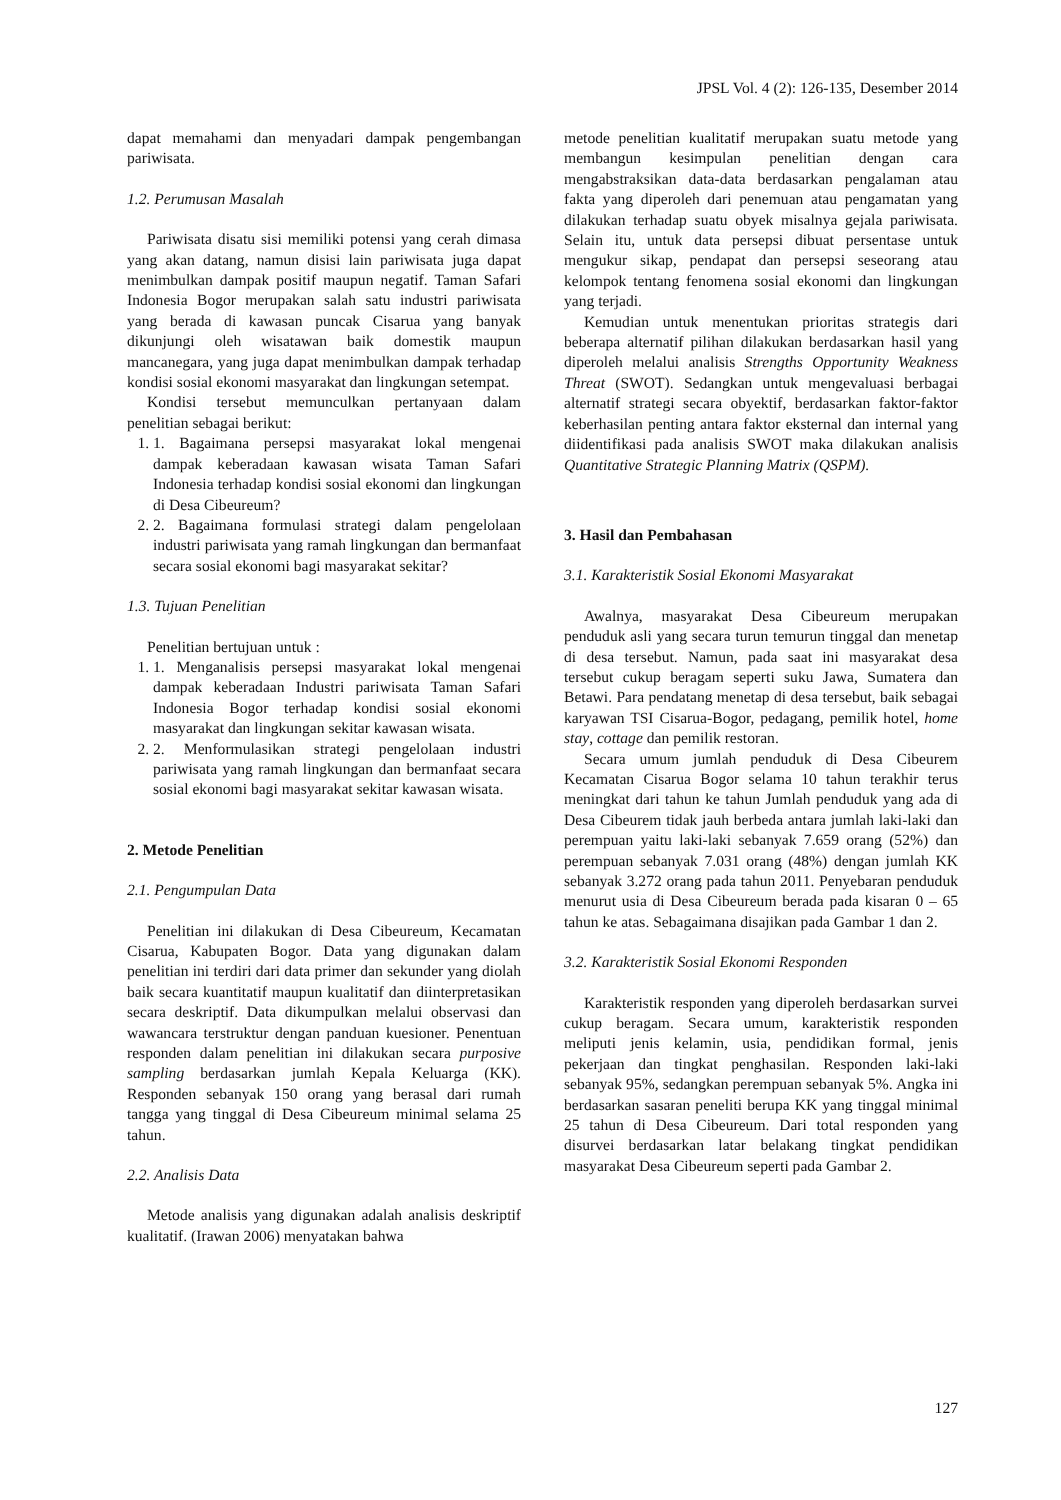JPSL Vol. 4 (2): 126-135, Desember 2014
dapat memahami dan menyadari dampak pengembangan pariwisata.
1.2. Perumusan Masalah
Pariwisata disatu sisi memiliki potensi yang cerah dimasa yang akan datang, namun disisi lain pariwisata juga dapat menimbulkan dampak positif maupun negatif. Taman Safari Indonesia Bogor merupakan salah satu industri pariwisata yang berada di kawasan puncak Cisarua yang banyak dikunjungi oleh wisatawan baik domestik maupun mancanegara, yang juga dapat menimbulkan dampak terhadap kondisi sosial ekonomi masyarakat dan lingkungan setempat.
Kondisi tersebut memunculkan pertanyaan dalam penelitian sebagai berikut:
1. 1. Bagaimana persepsi masyarakat lokal mengenai dampak keberadaan kawasan wisata Taman Safari Indonesia terhadap kondisi sosial ekonomi dan lingkungan di Desa Cibeureum?
2. 2. Bagaimana formulasi strategi dalam pengelolaan industri pariwisata yang ramah lingkungan dan bermanfaat secara sosial ekonomi bagi masyarakat sekitar?
1.3. Tujuan Penelitian
Penelitian bertujuan untuk :
1. 1. Menganalisis persepsi masyarakat lokal mengenai dampak keberadaan Industri pariwisata Taman Safari Indonesia Bogor terhadap kondisi sosial ekonomi masyarakat dan lingkungan sekitar kawasan wisata.
2. 2. Menformulasikan strategi pengelolaan industri pariwisata yang ramah lingkungan dan bermanfaat secara sosial ekonomi bagi masyarakat sekitar kawasan wisata.
2. Metode Penelitian
2.1. Pengumpulan Data
Penelitian ini dilakukan di Desa Cibeureum, Kecamatan Cisarua, Kabupaten Bogor. Data yang digunakan dalam penelitian ini terdiri dari data primer dan sekunder yang diolah baik secara kuantitatif maupun kualitatif dan diinterpretasikan secara deskriptif. Data dikumpulkan melalui observasi dan wawancara terstruktur dengan panduan kuesioner. Penentuan responden dalam penelitian ini dilakukan secara purposive sampling berdasarkan jumlah Kepala Keluarga (KK). Responden sebanyak 150 orang yang berasal dari rumah tangga yang tinggal di Desa Cibeureum minimal selama 25 tahun.
2.2. Analisis Data
Metode analisis yang digunakan adalah analisis deskriptif kualitatif. (Irawan 2006) menyatakan bahwa
metode penelitian kualitatif merupakan suatu metode yang membangun kesimpulan penelitian dengan cara mengabstraksikan data-data berdasarkan pengalaman atau fakta yang diperoleh dari penemuan atau pengamatan yang dilakukan terhadap suatu obyek misalnya gejala pariwisata. Selain itu, untuk data persepsi dibuat persentase untuk mengukur sikap, pendapat dan persepsi seseorang atau kelompok tentang fenomena sosial ekonomi dan lingkungan yang terjadi.
Kemudian untuk menentukan prioritas strategis dari beberapa alternatif pilihan dilakukan berdasarkan hasil yang diperoleh melalui analisis Strengths Opportunity Weakness Threat (SWOT). Sedangkan untuk mengevaluasi berbagai alternatif strategi secara obyektif, berdasarkan faktor-faktor keberhasilan penting antara faktor eksternal dan internal yang diidentifikasi pada analisis SWOT maka dilakukan analisis Quantitative Strategic Planning Matrix (QSPM).
3. Hasil dan Pembahasan
3.1. Karakteristik Sosial Ekonomi Masyarakat
Awalnya, masyarakat Desa Cibeureum merupakan penduduk asli yang secara turun temurun tinggal dan menetap di desa tersebut. Namun, pada saat ini masyarakat desa tersebut cukup beragam seperti suku Jawa, Sumatera dan Betawi. Para pendatang menetap di desa tersebut, baik sebagai karyawan TSI Cisarua-Bogor, pedagang, pemilik hotel, home stay, cottage dan pemilik restoran.
Secara umum jumlah penduduk di Desa Cibeurem Kecamatan Cisarua Bogor selama 10 tahun terakhir terus meningkat dari tahun ke tahun Jumlah penduduk yang ada di Desa Cibeurem tidak jauh berbeda antara jumlah laki-laki dan perempuan yaitu laki-laki sebanyak 7.659 orang (52%) dan perempuan sebanyak 7.031 orang (48%) dengan jumlah KK sebanyak 3.272 orang pada tahun 2011. Penyebaran penduduk menurut usia di Desa Cibeureum berada pada kisaran 0 – 65 tahun ke atas. Sebagaimana disajikan pada Gambar 1 dan 2.
3.2. Karakteristik Sosial Ekonomi Responden
Karakteristik responden yang diperoleh berdasarkan survei cukup beragam. Secara umum, karakteristik responden meliputi jenis kelamin, usia, pendidikan formal, jenis pekerjaan dan tingkat penghasilan. Responden laki-laki sebanyak 95%, sedangkan perempuan sebanyak 5%. Angka ini berdasarkan sasaran peneliti berupa KK yang tinggal minimal 25 tahun di Desa Cibeureum. Dari total responden yang disurvei berdasarkan latar belakang tingkat pendidikan masyarakat Desa Cibeureum seperti pada Gambar 2.
127